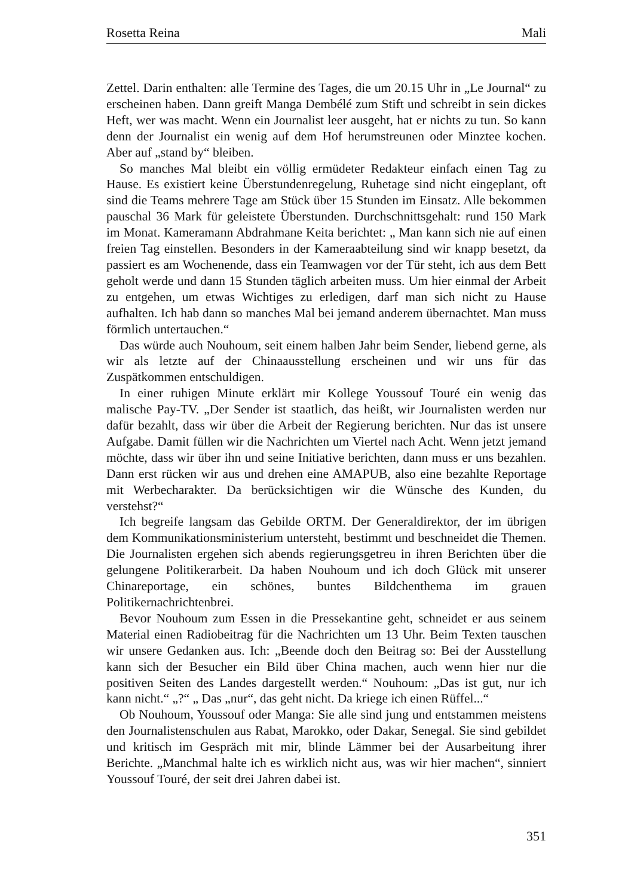Rosetta Reina Mali
Zettel. Darin enthalten: alle Termine des Tages, die um 20.15 Uhr in „Le Journal“ zu erscheinen haben. Dann greift Manga Dembélé zum Stift und schreibt in sein dickes Heft, wer was macht. Wenn ein Journalist leer ausgeht, hat er nichts zu tun. So kann denn der Journalist ein wenig auf dem Hof herumstreunen oder Minztee kochen. Aber auf „stand by“ bleiben.
So manches Mal bleibt ein völlig ermüdeter Redakteur einfach einen Tag zu Hause. Es existiert keine Überstundenregelung, Ruhetage sind nicht eingeplant, oft sind die Teams mehrere Tage am Stück über 15 Stunden im Einsatz. Alle bekommen pauschal 36 Mark für geleistete Überstunden. Durchschnittsgehalt: rund 150 Mark im Monat. Kameramann Abdrahmane Keita berichtet: „ Man kann sich nie auf einen freien Tag einstellen. Besonders in der Kameraabteilung sind wir knapp besetzt, da passiert es am Wochenende, dass ein Teamwagen vor der Tür steht, ich aus dem Bett geholt werde und dann 15 Stunden täglich arbeiten muss. Um hier einmal der Arbeit zu entgehen, um etwas Wichtiges zu erledigen, darf man sich nicht zu Hause aufhalten. Ich hab dann so manches Mal bei jemand anderem übernachtet. Man muss förmlich untertauchen.“
Das würde auch Nouhoum, seit einem halben Jahr beim Sender, liebend gerne, als wir als letzte auf der Chinaausstellung erscheinen und wir uns für das Zuspätkommen entschuldigen.
In einer ruhigen Minute erklärt mir Kollege Youssouf Touré ein wenig das malische Pay-TV. „Der Sender ist staatlich, das heißt, wir Journalisten werden nur dafür bezahlt, dass wir über die Arbeit der Regierung berichten. Nur das ist unsere Aufgabe. Damit füllen wir die Nachrichten um Viertel nach Acht. Wenn jetzt jemand möchte, dass wir über ihn und seine Initiative berichten, dann muss er uns bezahlen. Dann erst rücken wir aus und drehen eine AMAPUB, also eine bezahlte Reportage mit Werbecharakter. Da berücksichtigen wir die Wünsche des Kunden, du verstehst?“
Ich begreife langsam das Gebilde ORTM. Der Generaldirektor, der im übrigen dem Kommunikationsministerium untersteht, bestimmt und beschneidet die Themen. Die Journalisten ergehen sich abends regierungsgetreu in ihren Berichten über die gelungene Politikerarbeit. Da haben Nouhoum und ich doch Glück mit unserer Chinareportage, ein schönes, buntes Bildchenthema im grauen Politikernachrichtenbrei.
Bevor Nouhoum zum Essen in die Pressekantine geht, schneidet er aus seinem Material einen Radiobeitrag für die Nachrichten um 13 Uhr. Beim Texten tauschen wir unsere Gedanken aus. Ich: „Beende doch den Beitrag so: Bei der Ausstellung kann sich der Besucher ein Bild über China machen, auch wenn hier nur die positiven Seiten des Landes dargestellt werden.“ Nouhoum: „Das ist gut, nur ich kann nicht.“ „?“ „ Das „nur“, das geht nicht. Da kriege ich einen Rüffel...“
Ob Nouhoum, Youssouf oder Manga: Sie alle sind jung und entstammen meistens den Journalistenschulen aus Rabat, Marokko, oder Dakar, Senegal. Sie sind gebildet und kritisch im Gespräch mit mir, blinde Lämmer bei der Ausarbeitung ihrer Berichte. „Manchmal halte ich es wirklich nicht aus, was wir hier machen“, sinniert Youssouf Touré, der seit drei Jahren dabei ist.
351